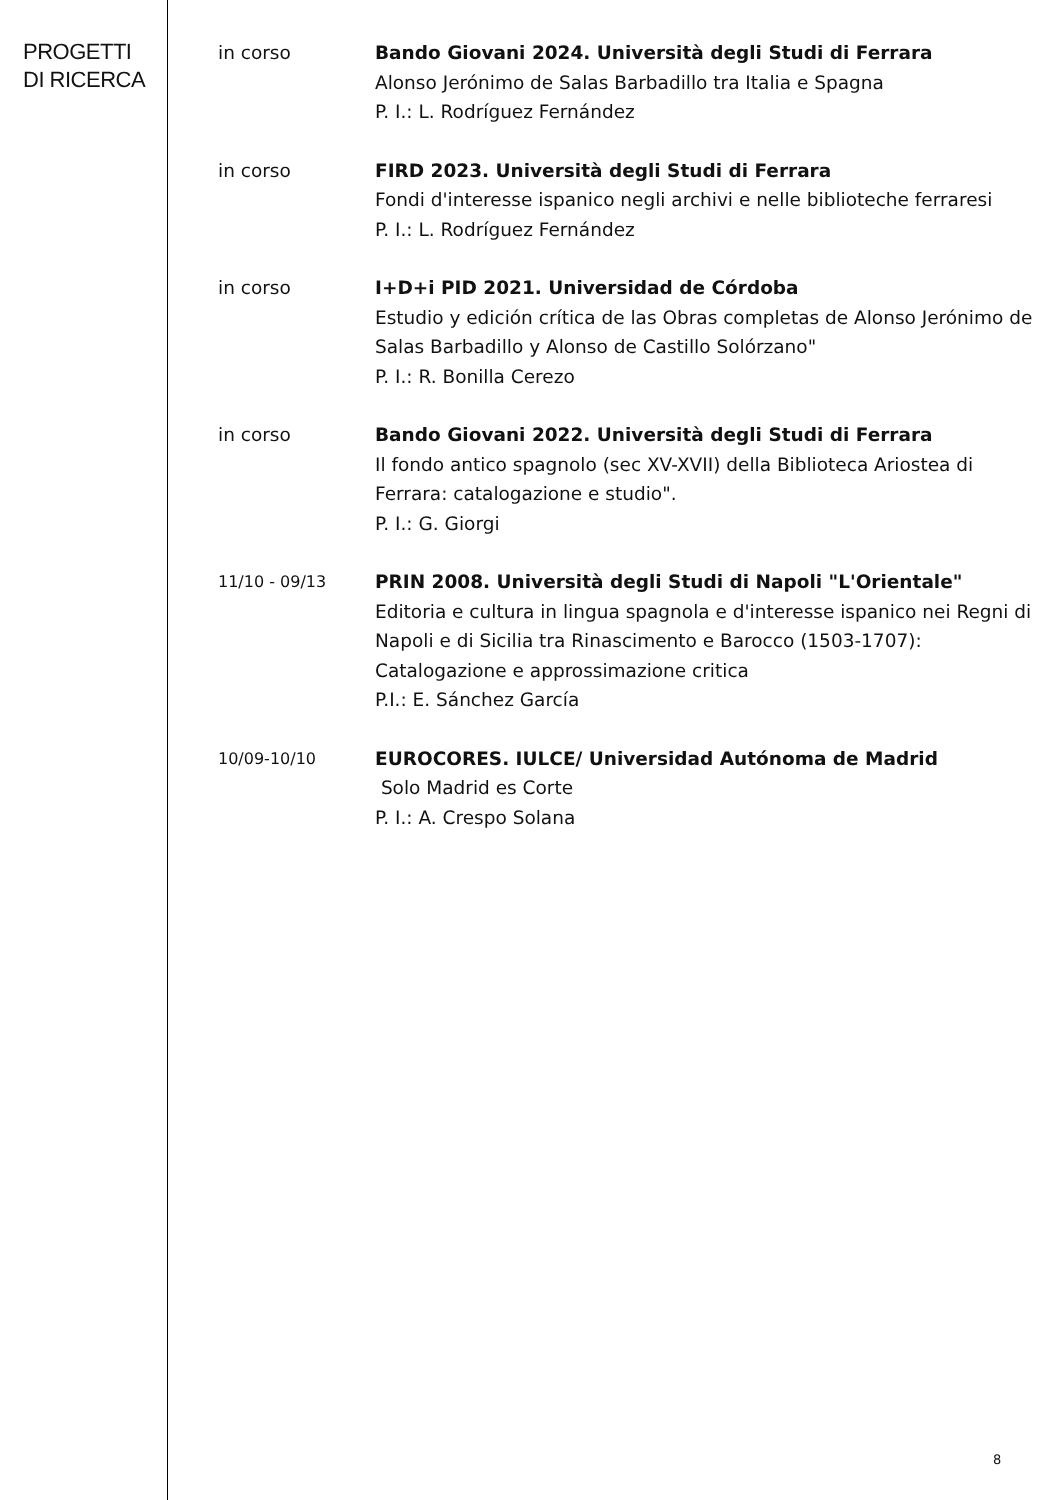PROGETTI DI RICERCA
in corso Bando Giovani 2024. Università degli Studi di Ferrara
Alonso Jerónimo de Salas Barbadillo tra Italia e Spagna
P. I.: L. Rodríguez Fernández
in corso FIRD 2023. Università degli Studi di Ferrara
Fondi d'interesse ispanico negli archivi e nelle biblioteche ferraresi
P. I.: L. Rodríguez Fernández
in corso I+D+i PID 2021. Universidad de Córdoba
Estudio y edición crítica de las Obras completas de Alonso Jerónimo de Salas Barbadillo y Alonso de Castillo Solórzano"
P. I.: R. Bonilla Cerezo
in corso Bando Giovani 2022. Università degli Studi di Ferrara
Il fondo antico spagnolo (sec XV-XVII) della Biblioteca Ariostea di Ferrara: catalogazione e studio".
P. I.: G. Giorgi
11/10 - 09/13
PRIN 2008. Università degli Studi di Napoli "L'Orientale"
Editoria e cultura in lingua spagnola e d'interesse ispanico nei Regni di Napoli e di Sicilia tra Rinascimento e Barocco (1503-1707): Catalogazione e approssimazione critica
P.I.: E. Sánchez García
10/09-10/10
EUROCORES. IULCE/ Universidad Autónoma de Madrid
Solo Madrid es Corte
P. I.: A. Crespo Solana
8